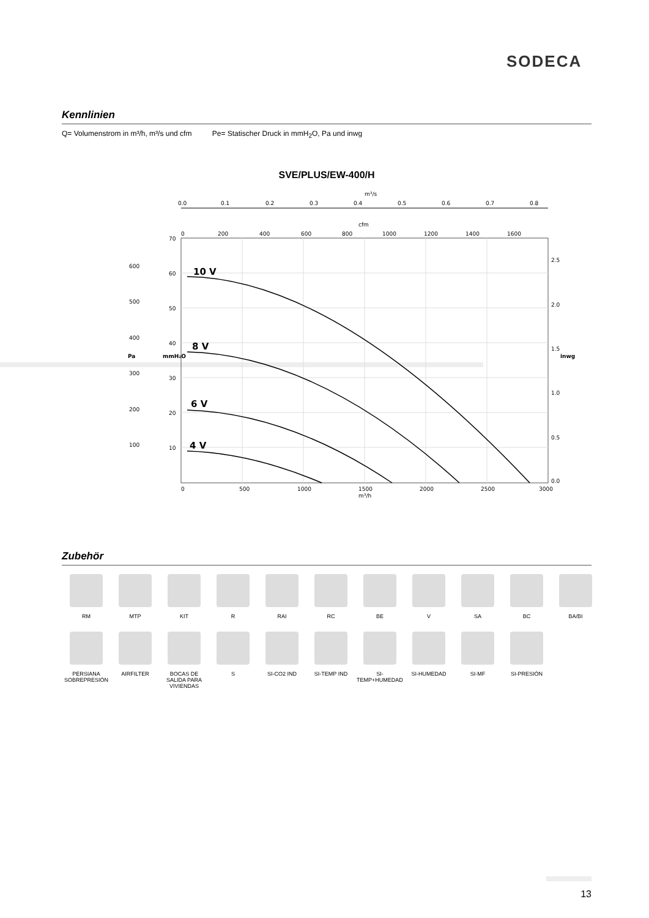SODECA
Kennlinien
Q= Volumenstrom in m³/h, m³/s und cfm Pe= Statischer Druck in mmH<sub>2</sub>O, Pa und inwg
SVE/PLUS/EW-400/H
m³/s
0.0
0.1
0.2
0.3
0.4
0.5
0.6
0.7
0.8
cfm
0
200
400
600
800
1000
1200
1400
1600
10 V
8 V
6 V
4 V
600
500
400
300
200
100
Pa
mmH₂O
70
60
50
40
30
20
10
2.5
2.0
1.5
1.0
0.5
0.0
inwg
0
500
1000
1500
2000
2500
3000
m³/h
Zubehör
RM
MTP
KIT
R
RAI
RC
BE
V
SA
BC
BA/BI
PERSIANA SOBREPRESIÓN
AIRFILTER
BOCAS DE SALIDA PARA VIVIENDAS
S
SI-CO2 IND
SI-TEMP IND
SI-TEMP+HUMEDAD
SI-HUMEDAD
SI-MF
SI-PRESIÓN
13